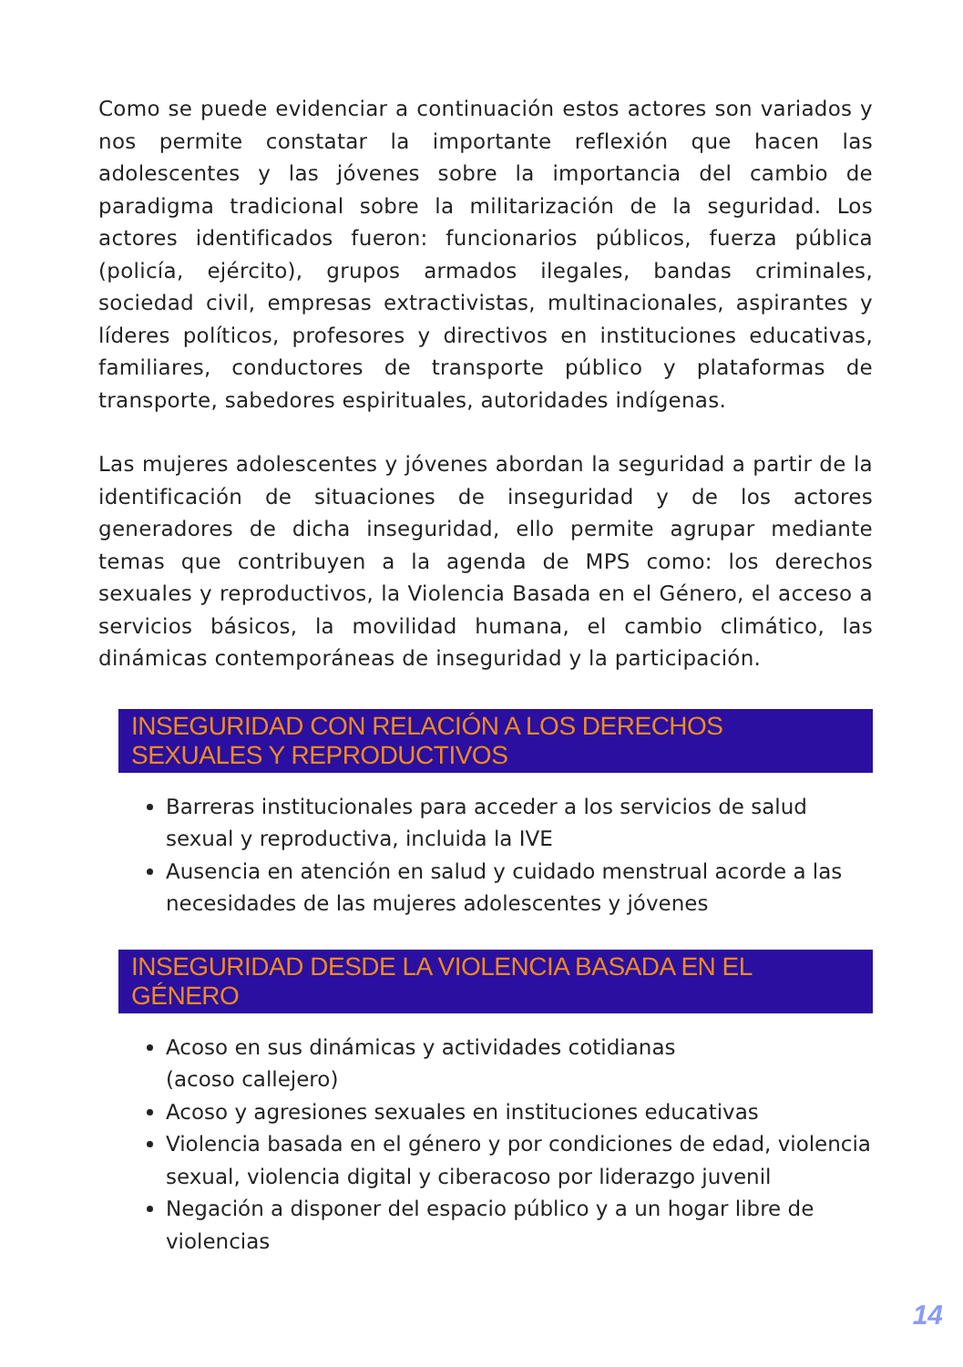Como se puede evidenciar a continuación estos actores son variados y nos permite constatar la importante reflexión que hacen las adolescentes y las jóvenes sobre la importancia del cambio de paradigma tradicional sobre la militarización de la seguridad. Los actores identificados fueron: funcionarios públicos, fuerza pública (policía, ejército), grupos armados ilegales, bandas criminales, sociedad civil, empresas extractivistas, multinacionales, aspirantes y líderes políticos, profesores y directivos en instituciones educativas, familiares, conductores de transporte público y plataformas de transporte, sabedores espirituales, autoridades indígenas.
Las mujeres adolescentes y jóvenes abordan la seguridad a partir de la identificación de situaciones de inseguridad y de los actores generadores de dicha inseguridad, ello permite agrupar mediante temas que contribuyen a la agenda de MPS como: los derechos sexuales y reproductivos, la Violencia Basada en el Género, el acceso a servicios básicos, la movilidad humana, el cambio climático, las dinámicas contemporáneas de inseguridad y la participación.
INSEGURIDAD CON RELACIÓN A LOS DERECHOS SEXUALES Y REPRODUCTIVOS
Barreras institucionales para acceder a los servicios de salud sexual y reproductiva, incluida la IVE
Ausencia en atención en salud y cuidado menstrual acorde a las necesidades de las mujeres adolescentes y jóvenes
INSEGURIDAD DESDE LA VIOLENCIA BASADA EN EL GÉNERO
Acoso en sus dinámicas y actividades cotidianas
(acoso callejero)
Acoso y agresiones sexuales en instituciones educativas
Violencia basada en el género y por condiciones de edad, violencia sexual, violencia digital y ciberacoso por liderazgo juvenil
Negación a disponer del espacio público y a un hogar libre de violencias
14